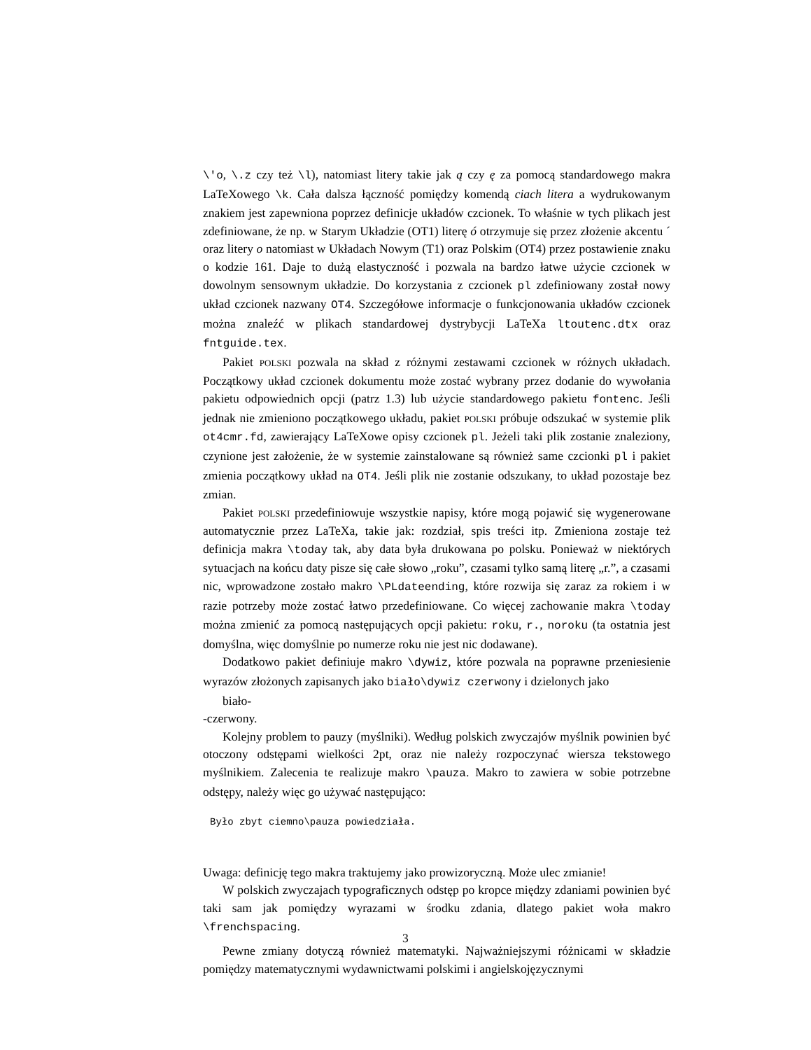\'o, \.z czy też \l), natomiast litery takie jak ą czy ę za pomocą standardowego makra LaTeXowego \k. Cała dalsza łączność pomiędzy komendą ciach litera a wydrukowanym znakiem jest zapewniona poprzez definicje układów czcionek. To właśnie w tych plikach jest zdefiniowane, że np. w Starym Układzie (OT1) literę ó otrzymuje się przez złożenie akcentu ´ oraz litery o natomiast w Układach Nowym (T1) oraz Polskim (OT4) przez postawienie znaku o kodzie 161. Daje to dużą elastyczność i pozwala na bardzo łatwe użycie czcionek w dowolnym sensownym układzie. Do korzystania z czcionek pl zdefiniowany został nowy układ czcionek nazwany OT4. Szczegółowe informacje o funkcjonowania układów czcionek można znaleźć w plikach standardowej dystrybycji LaTeXa ltoutenc.dtx oraz fntguide.tex.
Pakiet POLSKI pozwala na skład z różnymi zestawami czcionek w różnych układach. Początkowy układ czcionek dokumentu może zostać wybrany przez dodanie do wywołania pakietu odpowiednich opcji (patrz 1.3) lub użycie standardowego pakietu fontenc. Jeśli jednak nie zmieniono początkowego układu, pakiet POLSKI próbuje odszukać w systemie plik ot4cmr.fd, zawierający LaTeXowe opisy czcionek pl. Jeżeli taki plik zostanie znaleziony, czynione jest założenie, że w systemie zainstalowane są również same czcionki pl i pakiet zmienia początkowy układ na OT4. Jeśli plik nie zostanie odszukany, to układ pozostaje bez zmian.
Pakiet POLSKI przedefiniowuje wszystkie napisy, które mogą pojawić się wygenerowane automatycznie przez LaTeXa, takie jak: rozdział, spis treści itp. Zmieniona zostaje też definicja makra \today tak, aby data była drukowana po polsku. Ponieważ w niektórych sytuacjach na końcu daty pisze się całe słowo „roku”, czasami tylko samą literę „r.”, a czasami nic, wprowadzone zostało makro \PLdateending, które rozwija się zaraz za rokiem i w razie potrzeby może zostać łatwo przedefiniowane. Co więcej zachowanie makra \today można zmienić za pomocą następujących opcji pakietu: roku, r., noroku (ta ostatnia jest domyślna, więc domyślnie po numerze roku nie jest nic dodawane).
Dodatkowo pakiet definiuje makro \dywiz, które pozwala na poprawne przeniesienie wyrazów złożonych zapisanych jako biało\dywiz czerwony i dzielonych jako
biało-
-czerwony.
Kolejny problem to pauzy (myślniki). Według polskich zwyczajów myślnik powinien być otoczony odstępami wielkości 2pt, oraz nie należy rozpoczynać wiersza tekstowego myślnikiem. Zalecenia te realizuje makro \pauza. Makro to zawiera w sobie potrzebne odstępy, należy więc go używać następująco:
Było zbyt ciemno\pauza powiedziała.
Uwaga: definicję tego makra traktujemy jako prowizoryczną. Może ulec zmianie!
W polskich zwyczajach typograficznych odstęp po kropce między zdaniami powinien być taki sam jak pomiędzy wyrazami w środku zdania, dlatego pakiet woła makro \frenchspacing.
Pewne zmiany dotyczą również matematyki. Najważniejszymi różnicami w składzie pomiędzy matematycznymi wydawnictwami polskimi i angielskojęzycznymi
3